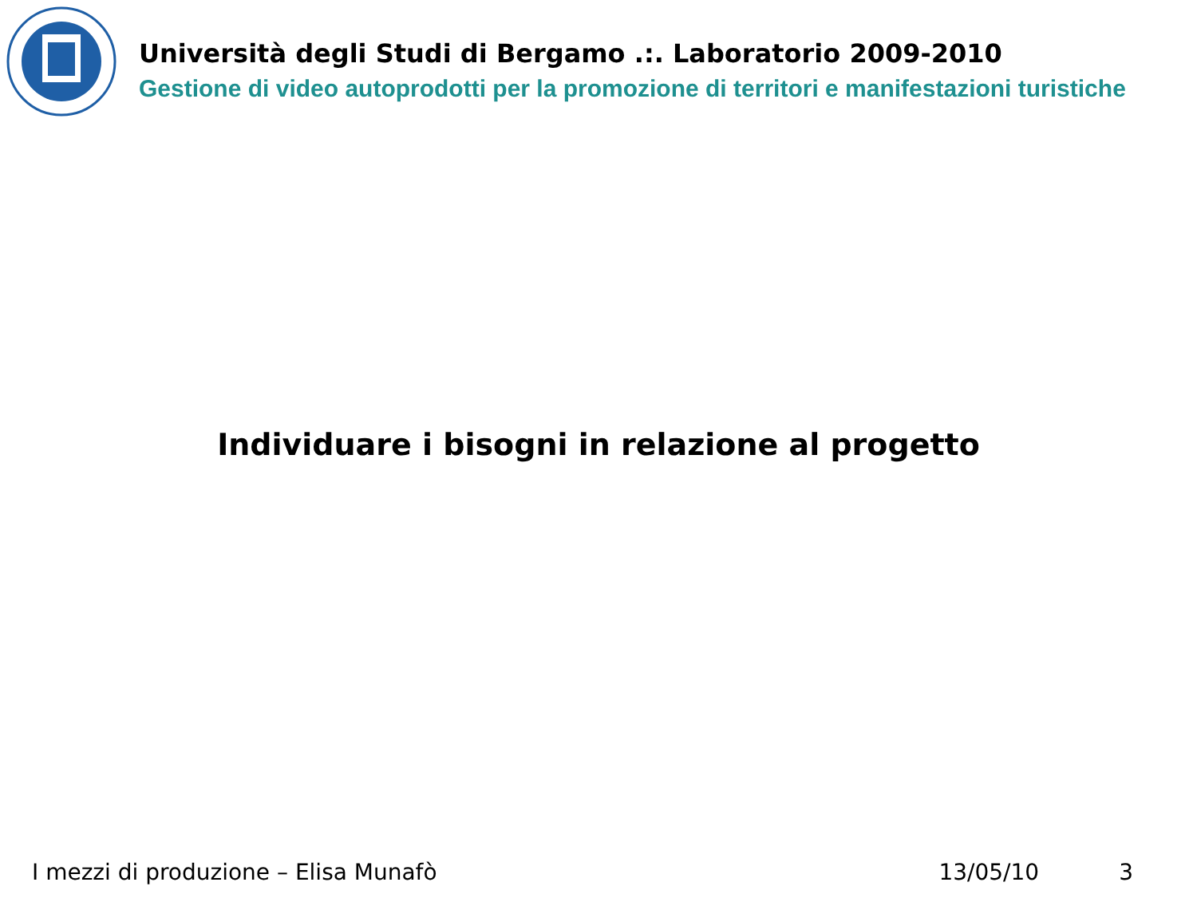Università degli Studi di Bergamo .:. Laboratorio 2009-2010
Gestione di video autoprodotti per la promozione di territori e manifestazioni turistiche
Individuare i bisogni in relazione al progetto
I mezzi di produzione – Elisa Munafò 13/05/10 3